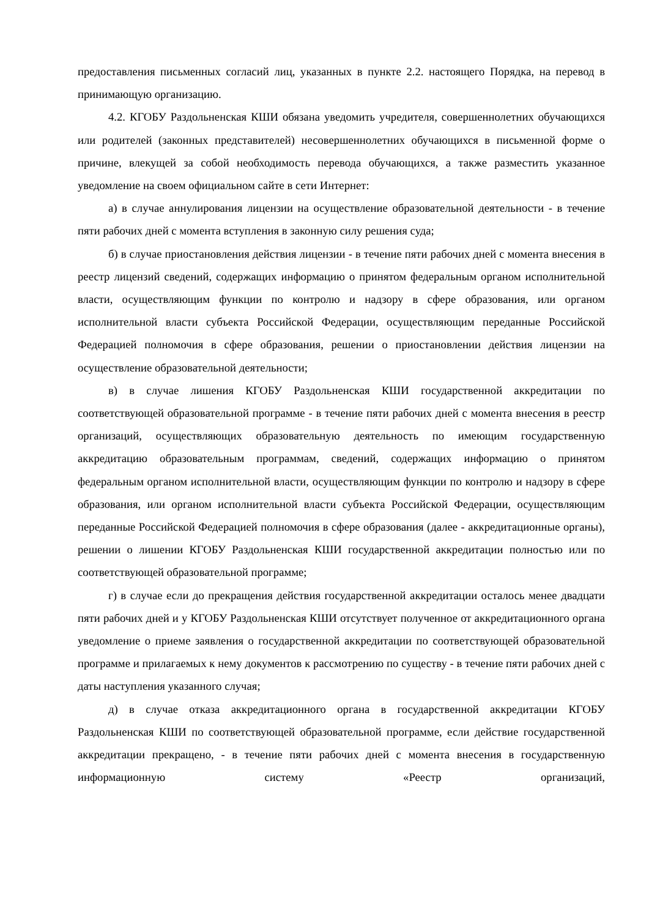предоставления письменных согласий лиц, указанных в пункте 2.2. настоящего Порядка, на перевод в принимающую организацию.
4.2. КГОБУ Раздольненская КШИ обязана уведомить учредителя, совершеннолетних обучающихся или родителей (законных представителей) несовершеннолетних обучающихся в письменной форме о причине, влекущей за собой необходимость перевода обучающихся, а также разместить указанное уведомление на своем официальном сайте в сети Интернет:
а) в случае аннулирования лицензии на осуществление образовательной деятельности - в течение пяти рабочих дней с момента вступления в законную силу решения суда;
б) в случае приостановления действия лицензии - в течение пяти рабочих дней с момента внесения в реестр лицензий сведений, содержащих информацию о принятом федеральным органом исполнительной власти, осуществляющим функции по контролю и надзору в сфере образования, или органом исполнительной власти субъекта Российской Федерации, осуществляющим переданные Российской Федерацией полномочия в сфере образования, решении о приостановлении действия лицензии на осуществление образовательной деятельности;
в) в случае лишения КГОБУ Раздольненская КШИ государственной аккредитации по соответствующей образовательной программе - в течение пяти рабочих дней с момента внесения в реестр организаций, осуществляющих образовательную деятельность по имеющим государственную аккредитацию образовательным программам, сведений, содержащих информацию о принятом федеральным органом исполнительной власти, осуществляющим функции по контролю и надзору в сфере образования, или органом исполнительной власти субъекта Российской Федерации, осуществляющим переданные Российской Федерацией полномочия в сфере образования (далее - аккредитационные органы), решении о лишении КГОБУ Раздольненская КШИ государственной аккредитации полностью или по соответствующей образовательной программе;
г) в случае если до прекращения действия государственной аккредитации осталось менее двадцати пяти рабочих дней и у КГОБУ Раздольненская КШИ отсутствует полученное от аккредитационного органа уведомление о приеме заявления о государственной аккредитации по соответствующей образовательной программе и прилагаемых к нему документов к рассмотрению по существу - в течение пяти рабочих дней с даты наступления указанного случая;
д) в случае отказа аккредитационного органа в государственной аккредитации КГОБУ Раздольненская КШИ по соответствующей образовательной программе, если действие государственной аккредитации прекращено, - в течение пяти рабочих дней с момента внесения в государственную информационную систему «Реестр организаций,